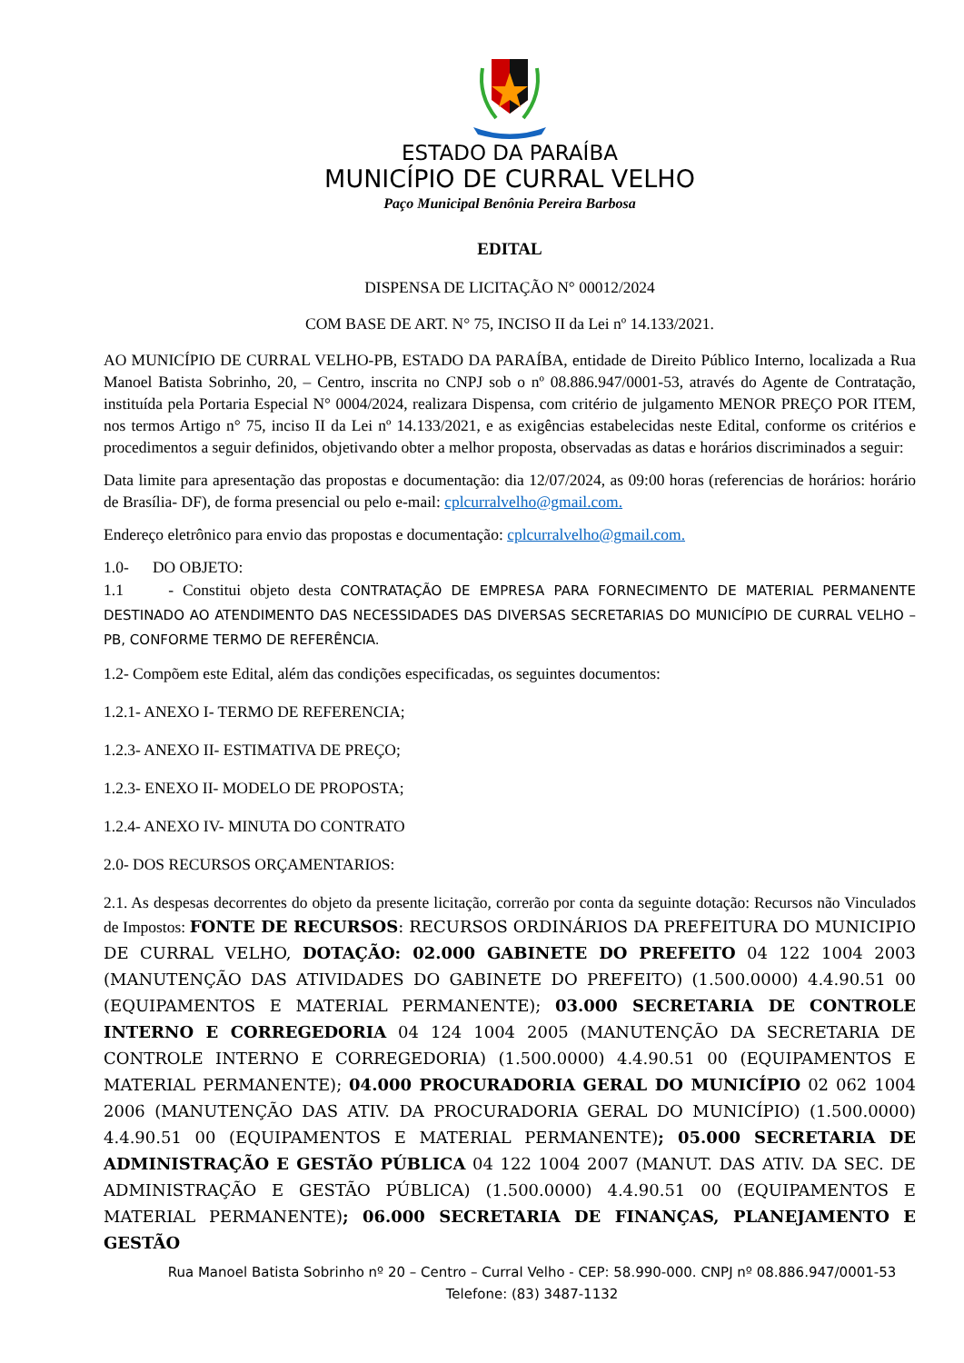ESTADO DA PARAÍBA
MUNICÍPIO DE CURRAL VELHO
Paço Municipal Benônia Pereira Barbosa
EDITAL
DISPENSA DE LICITAÇÃO N° 00012/2024
COM BASE DE ART. N° 75, INCISO II da Lei nº 14.133/2021.
AO MUNICÍPIO DE CURRAL VELHO-PB, ESTADO DA PARAÍBA, entidade de Direito Público Interno, localizada a Rua Manoel Batista Sobrinho, 20, – Centro, inscrita no CNPJ sob o nº 08.886.947/0001-53, através do Agente de Contratação, instituída pela Portaria Especial N° 0004/2024, realizara Dispensa, com critério de julgamento MENOR PREÇO POR ITEM, nos termos Artigo n° 75, inciso II da Lei nº 14.133/2021, e as exigências estabelecidas neste Edital, conforme os critérios e procedimentos a seguir definidos, objetivando obter a melhor proposta, observadas as datas e horários discriminados a seguir:
Data limite para apresentação das propostas e documentação: dia 12/07/2024, as 09:00 horas (referencias de horários: horário de Brasília- DF), de forma presencial ou pelo e-mail: cplcurralvelho@gmail.com.
Endereço eletrônico para envio das propostas e documentação: cplcurralvelho@gmail.com.
1.0- DO OBJETO:
1.1 - Constitui objeto desta CONTRATAÇÃO DE EMPRESA PARA FORNECIMENTO DE MATERIAL PERMANENTE DESTINADO AO ATENDIMENTO DAS NECESSIDADES DAS DIVERSAS SECRETARIAS DO MUNICÍPIO DE CURRAL VELHO – PB, CONFORME TERMO DE REFERÊNCIA.
1.2- Compõem este Edital, além das condições especificadas, os seguintes documentos:
1.2.1- ANEXO I- TERMO DE REFERENCIA;
1.2.3- ANEXO II- ESTIMATIVA DE PREÇO;
1.2.3- ENEXO II- MODELO DE PROPOSTA;
1.2.4- ANEXO IV- MINUTA DO CONTRATO
2.0- DOS RECURSOS ORÇAMENTARIOS:
2.1. As despesas decorrentes do objeto da presente licitação, correrão por conta da seguinte dotação: Recursos não Vinculados de Impostos: FONTE DE RECURSOS: RECURSOS ORDINÁRIOS DA PREFEITURA DO MUNICIPIO DE CURRAL VELHO, DOTAÇÃO: 02.000 GABINETE DO PREFEITO 04 122 1004 2003 (MANUTENÇÃO DAS ATIVIDADES DO GABINETE DO PREFEITO) (1.500.0000) 4.4.90.51 00 (EQUIPAMENTOS E MATERIAL PERMANENTE); 03.000 SECRETARIA DE CONTROLE INTERNO E CORREGEDORIA 04 124 1004 2005 (MANUTENÇÃO DA SECRETARIA DE CONTROLE INTERNO E CORREGEDORIA) (1.500.0000) 4.4.90.51 00 (EQUIPAMENTOS E MATERIAL PERMANENTE); 04.000 PROCURADORIA GERAL DO MUNICÍPIO 02 062 1004 2006 (MANUTENÇÃO DAS ATIV. DA PROCURADORIA GERAL DO MUNICÍPIO) (1.500.0000) 4.4.90.51 00 (EQUIPAMENTOS E MATERIAL PERMANENTE); 05.000 SECRETARIA DE ADMINISTRAÇÃO E GESTÃO PÚBLICA 04 122 1004 2007 (MANUT. DAS ATIV. DA SEC. DE ADMINISTRAÇÃO E GESTÃO PÚBLICA) (1.500.0000) 4.4.90.51 00 (EQUIPAMENTOS E MATERIAL PERMANENTE); 06.000 SECRETARIA DE FINANÇAS, PLANEJAMENTO E GESTÃO
Rua Manoel Batista Sobrinho nº 20 – Centro – Curral Velho - CEP: 58.990-000. CNPJ nº 08.886.947/0001-53
Telefone: (83) 3487-1132